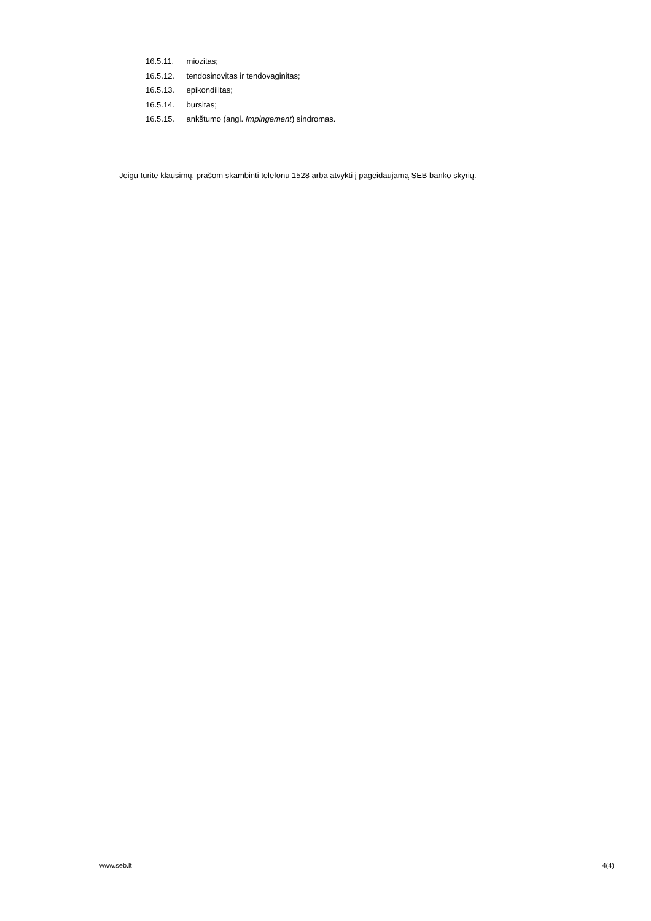16.5.11. miozitas;
16.5.12. tendosinovitas ir tendovaginitas;
16.5.13. epikondilitas;
16.5.14. bursitas;
16.5.15. ankštumo (angl. Impingement) sindromas.
Jeigu turite klausimų, prašom skambinti telefonu 1528 arba atvykti į pageidaujamą SEB banko skyrių.
www.seb.lt 4(4)